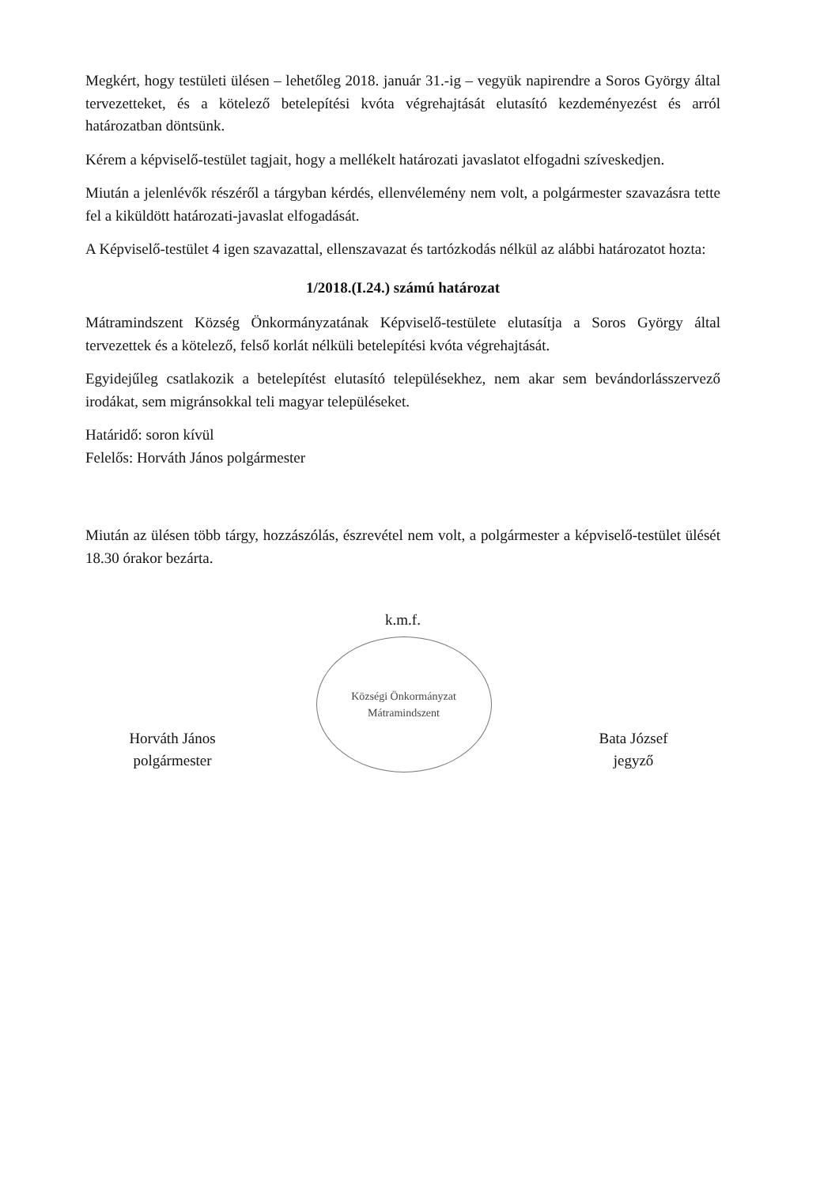Megkért, hogy testületi ülésen – lehetőleg 2018. január 31.-ig – vegyük napirendre a Soros György által tervezetteket, és a kötelező betelepítési kvóta végrehajtását elutasító kezdeményezést és arról határozatban döntsünk.
Kérem a képviselő-testület tagjait, hogy a mellékelt határozati javaslatot elfogadni szíveskedjen.
Miután a jelenlévők részéről a tárgyban kérdés, ellenvélemény nem volt, a polgármester szavazásra tette fel a kiküldött határozati-javaslat elfogadását.
A Képviselő-testület 4 igen szavazattal, ellenszavazat és tartózkodás nélkül az alábbi határozatot hozta:
1/2018.(I.24.) számú határozat
Mátramindszent Község Önkormányzatának Képviselő-testülete elutasítja a Soros György által tervezettek és a kötelező, felső korlát nélküli betelepítési kvóta végrehajtását.
Egyidejűleg csatlakozik a betelepítést elutasító településekhez, nem akar sem bevándorlásszervező irodákat, sem migránsokkal teli magyar településeket.
Határidő: soron kívül
Felelős: Horváth János polgármester
Miután az ülésen több tárgy, hozzászólás, észrevétel nem volt, a polgármester a képviselő-testület ülését 18.30 órakor bezárta.
Horváth János
polgármester
k.m.f.
Községi Önkormányzat Mátramindszent
Bata József
jegyző